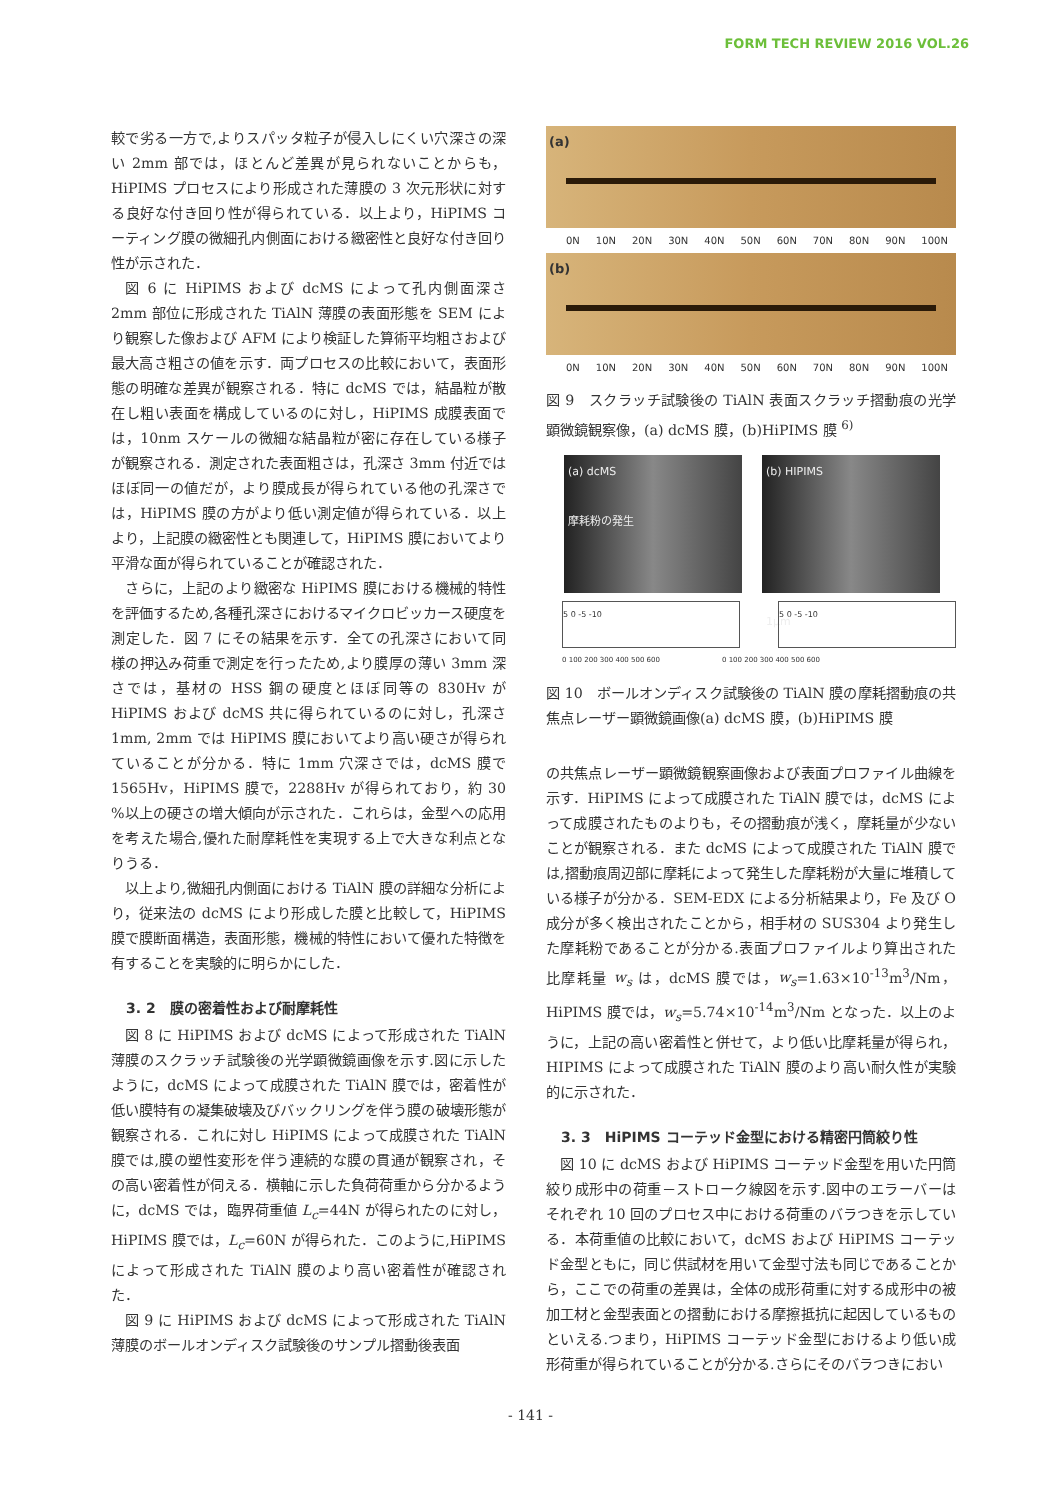FORM TECH REVIEW 2016 VOL.26
較で劣る一方で,よりスパッタ粒子が侵入しにくい穴深さの深い 2mm 部では，ほとんど差異が見られないことからも，HiPIMS プロセスにより形成された薄膜の 3 次元形状に対する良好な付き回り性が得られている．以上より，HiPIMS コーティング膜の微細孔内側面における緻密性と良好な付き回り性が示された．
図 6 に HiPIMS および dcMS によって孔内側面深さ 2mm 部位に形成された TiAlN 薄膜の表面形態を SEM により観察した像および AFM により検証した算術平均粗さおよび最大高さ粗さの値を示す．両プロセスの比較において，表面形態の明確な差異が観察される．特に dcMS では，結晶粒が散在し粗い表面を構成しているのに対し，HiPIMS 成膜表面では，10nm スケールの微細な結晶粒が密に存在している様子が観察される．測定された表面粗さは，孔深さ 3mm 付近ではほぼ同一の値だが，より膜成長が得られている他の孔深さでは，HiPIMS 膜の方がより低い測定値が得られている．以上より，上記膜の緻密性とも関連して，HiPIMS 膜においてより平滑な面が得られていることが確認された．
さらに，上記のより緻密な HiPIMS 膜における機械的特性を評価するため,各種孔深さにおけるマイクロビッカース硬度を測定した．図 7 にその結果を示す．全ての孔深さにおいて同様の押込み荷重で測定を行ったため,より膜厚の薄い 3mm 深さでは，基材の HSS 鋼の硬度とほぼ同等の 830Hv が HiPIMS および dcMS 共に得られているのに対し，孔深さ 1mm, 2mm では HiPIMS 膜においてより高い硬さが得られていることが分かる．特に 1mm 穴深さでは，dcMS 膜で 1565Hv，HiPIMS 膜で，2288Hv が得られており，約 30 %以上の硬さの増大傾向が示された．これらは，金型への応用を考えた場合,優れた耐摩耗性を実現する上で大きな利点となりうる．
以上より,微細孔内側面における TiAlN 膜の詳細な分析により，従来法の dcMS により形成した膜と比較して，HiPIMS 膜で膜断面構造，表面形態，機械的特性において優れた特徴を有することを実験的に明らかにした．
3. 2　膜の密着性および耐摩耗性
図 8 に HiPIMS および dcMS によって形成された TiAlN 薄膜のスクラッチ試験後の光学顕微鏡画像を示す.図に示したように，dcMS によって成膜された TiAlN 膜では，密着性が低い膜特有の凝集破壊及びバックリングを伴う膜の破壊形態が観察される．これに対し HiPIMS によって成膜された TiAlN 膜では,膜の塑性変形を伴う連続的な膜の貫通が観察され，その高い密着性が伺える．横軸に示した負荷荷重から分かるように，dcMS では，臨界荷重値 L<sub>c</sub>=44N が得られたのに対し，HiPIMS 膜では，L<sub>c</sub>=60N が得られた．このように,HiPIMS によって形成された TiAlN 膜のより高い密着性が確認された．
図 9 に HiPIMS および dcMS によって形成された TiAlN 薄膜のボールオンディスク試験後のサンプル摺動後表面
(a)
0N 10N 20N 30N 40N 50N 60N 70N 80N 90N 100N
(b)
0N 10N 20N 30N 40N 50N 60N 70N 80N 90N 100N
図 9　スクラッチ試験後の TiAlN 表面スクラッチ摺動痕の光学顕微鏡観察像，(a) dcMS 膜，(b)HiPIMS 膜 <sup>6)</sup>
(a) dcMS
摩耗粉の発生
(b) HIPIMS
1μm
5 0 -5 -10 5 0 -5 -10
0 100 200 300 400 500 600 0 100 200 300 400 500 600
図 10　ボールオンディスク試験後の TiAlN 膜の摩耗摺動痕の共焦点レーザー顕微鏡画像(a) dcMS 膜，(b)HiPIMS 膜
の共焦点レーザー顕微鏡観察画像および表面プロファイル曲線を示す．HiPIMS によって成膜された TiAlN 膜では，dcMS によって成膜されたものよりも，その摺動痕が浅く，摩耗量が少ないことが観察される．また dcMS によって成膜された TiAlN 膜では,摺動痕周辺部に摩耗によって発生した摩耗粉が大量に堆積している様子が分かる．SEM-EDX による分析結果より，Fe 及び O 成分が多く検出されたことから，相手材の SUS304 より発生した摩耗粉であることが分かる.表面プロファイルより算出された比摩耗量 w<sub>s</sub> は，dcMS 膜では，w<sub>s</sub>=1.63×10<sup>-13</sup>m<sup>3</sup>/Nm，HiPIMS 膜では，w<sub>s</sub>=5.74×10<sup>-14</sup>m<sup>3</sup>/Nm となった．以上のように，上記の高い密着性と併せて，より低い比摩耗量が得られ，HIPIMS によって成膜された TiAlN 膜のより高い耐久性が実験的に示された．
3. 3　HiPIMS コーテッド金型における精密円筒絞り性
図 10 に dcMS および HiPIMS コーテッド金型を用いた円筒絞り成形中の荷重－ストローク線図を示す.図中のエラーバーはそれぞれ 10 回のプロセス中における荷重のバラつきを示している．本荷重値の比較において，dcMS および HiPIMS コーテッド金型ともに，同じ供試材を用いて金型寸法も同じであることから，ここでの荷重の差異は，全体の成形荷重に対する成形中の被加工材と金型表面との摺動における摩擦抵抗に起因しているものといえる.つまり，HiPIMS コーテッド金型におけるより低い成形荷重が得られていることが分かる.さらにそのバラつきにおい
- 141 -